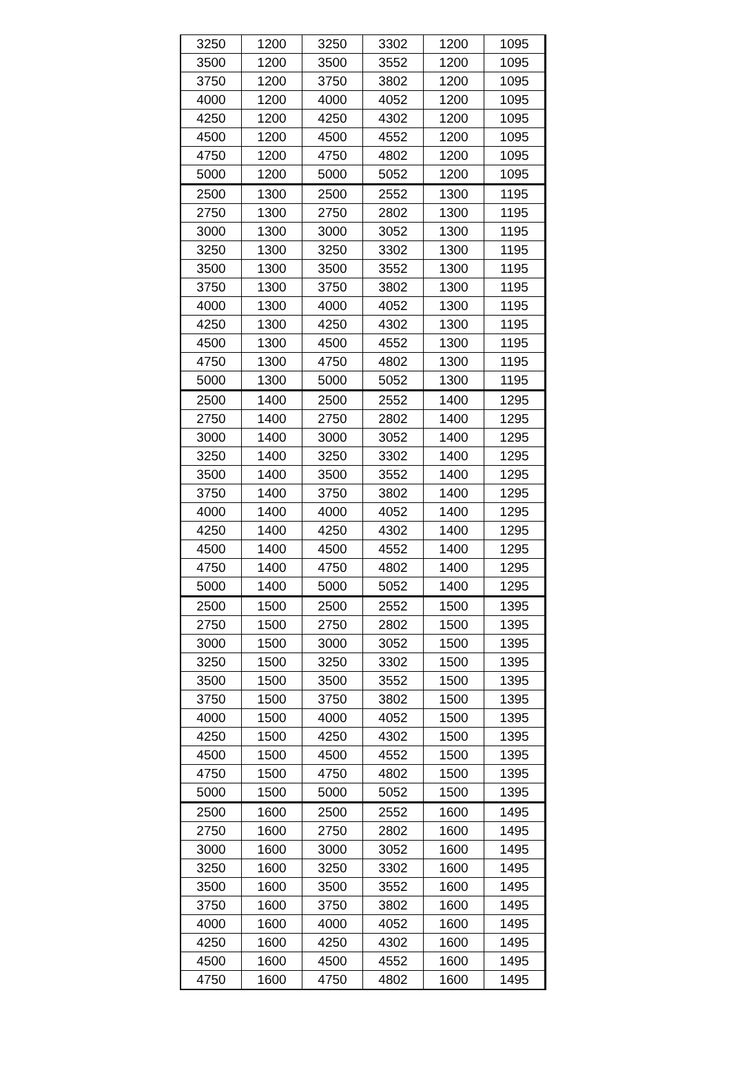| 3250 | 1200 | 3250 | 3302 | 1200 | 1095 |
| 3500 | 1200 | 3500 | 3552 | 1200 | 1095 |
| 3750 | 1200 | 3750 | 3802 | 1200 | 1095 |
| 4000 | 1200 | 4000 | 4052 | 1200 | 1095 |
| 4250 | 1200 | 4250 | 4302 | 1200 | 1095 |
| 4500 | 1200 | 4500 | 4552 | 1200 | 1095 |
| 4750 | 1200 | 4750 | 4802 | 1200 | 1095 |
| 5000 | 1200 | 5000 | 5052 | 1200 | 1095 |
| 2500 | 1300 | 2500 | 2552 | 1300 | 1195 |
| 2750 | 1300 | 2750 | 2802 | 1300 | 1195 |
| 3000 | 1300 | 3000 | 3052 | 1300 | 1195 |
| 3250 | 1300 | 3250 | 3302 | 1300 | 1195 |
| 3500 | 1300 | 3500 | 3552 | 1300 | 1195 |
| 3750 | 1300 | 3750 | 3802 | 1300 | 1195 |
| 4000 | 1300 | 4000 | 4052 | 1300 | 1195 |
| 4250 | 1300 | 4250 | 4302 | 1300 | 1195 |
| 4500 | 1300 | 4500 | 4552 | 1300 | 1195 |
| 4750 | 1300 | 4750 | 4802 | 1300 | 1195 |
| 5000 | 1300 | 5000 | 5052 | 1300 | 1195 |
| 2500 | 1400 | 2500 | 2552 | 1400 | 1295 |
| 2750 | 1400 | 2750 | 2802 | 1400 | 1295 |
| 3000 | 1400 | 3000 | 3052 | 1400 | 1295 |
| 3250 | 1400 | 3250 | 3302 | 1400 | 1295 |
| 3500 | 1400 | 3500 | 3552 | 1400 | 1295 |
| 3750 | 1400 | 3750 | 3802 | 1400 | 1295 |
| 4000 | 1400 | 4000 | 4052 | 1400 | 1295 |
| 4250 | 1400 | 4250 | 4302 | 1400 | 1295 |
| 4500 | 1400 | 4500 | 4552 | 1400 | 1295 |
| 4750 | 1400 | 4750 | 4802 | 1400 | 1295 |
| 5000 | 1400 | 5000 | 5052 | 1400 | 1295 |
| 2500 | 1500 | 2500 | 2552 | 1500 | 1395 |
| 2750 | 1500 | 2750 | 2802 | 1500 | 1395 |
| 3000 | 1500 | 3000 | 3052 | 1500 | 1395 |
| 3250 | 1500 | 3250 | 3302 | 1500 | 1395 |
| 3500 | 1500 | 3500 | 3552 | 1500 | 1395 |
| 3750 | 1500 | 3750 | 3802 | 1500 | 1395 |
| 4000 | 1500 | 4000 | 4052 | 1500 | 1395 |
| 4250 | 1500 | 4250 | 4302 | 1500 | 1395 |
| 4500 | 1500 | 4500 | 4552 | 1500 | 1395 |
| 4750 | 1500 | 4750 | 4802 | 1500 | 1395 |
| 5000 | 1500 | 5000 | 5052 | 1500 | 1395 |
| 2500 | 1600 | 2500 | 2552 | 1600 | 1495 |
| 2750 | 1600 | 2750 | 2802 | 1600 | 1495 |
| 3000 | 1600 | 3000 | 3052 | 1600 | 1495 |
| 3250 | 1600 | 3250 | 3302 | 1600 | 1495 |
| 3500 | 1600 | 3500 | 3552 | 1600 | 1495 |
| 3750 | 1600 | 3750 | 3802 | 1600 | 1495 |
| 4000 | 1600 | 4000 | 4052 | 1600 | 1495 |
| 4250 | 1600 | 4250 | 4302 | 1600 | 1495 |
| 4500 | 1600 | 4500 | 4552 | 1600 | 1495 |
| 4750 | 1600 | 4750 | 4802 | 1600 | 1495 |